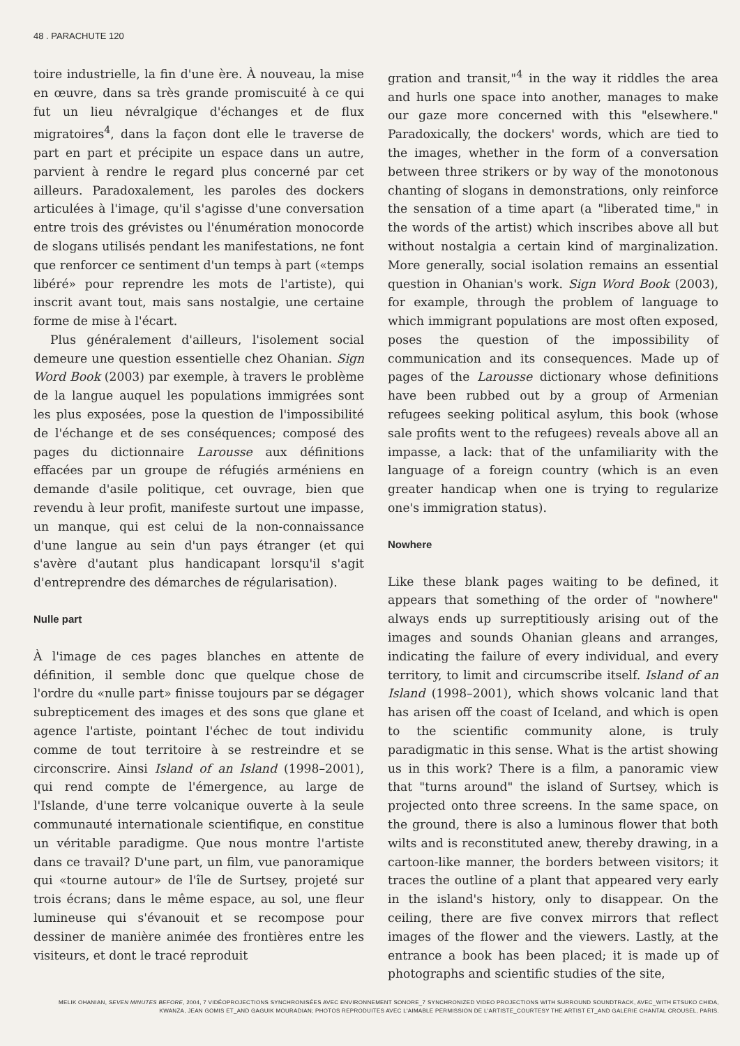48 . PARACHUTE 120
toire industrielle, la fin d'une ère. À nouveau, la mise en œuvre, dans sa très grande promiscuité à ce qui fut un lieu névralgique d'échanges et de flux migratoires<sup>4</sup>, dans la façon dont elle le traverse de part en part et précipite un espace dans un autre, parvient à rendre le regard plus concerné par cet ailleurs. Paradoxalement, les paroles des dockers articulées à l'image, qu'il s'agisse d'une conversation entre trois des grévistes ou l'énumération monocorde de slogans utilisés pendant les manifestations, ne font que renforcer ce sentiment d'un temps à part («temps libéré» pour reprendre les mots de l'artiste), qui inscrit avant tout, mais sans nostalgie, une certaine forme de mise à l'écart.
Plus généralement d'ailleurs, l'isolement social demeure une question essentielle chez Ohanian. Sign Word Book (2003) par exemple, à travers le problème de la langue auquel les populations immigrées sont les plus exposées, pose la question de l'impossibilité de l'échange et de ses conséquences; composé des pages du dictionnaire Larousse aux définitions effacées par un groupe de réfugiés arméniens en demande d'asile politique, cet ouvrage, bien que revendu à leur profit, manifeste surtout une impasse, un manque, qui est celui de la non-connaissance d'une langue au sein d'un pays étranger (et qui s'avère d'autant plus handicapant lorsqu'il s'agit d'entreprendre des démarches de régularisation).
Nulle part
À l'image de ces pages blanches en attente de définition, il semble donc que quelque chose de l'ordre du «nulle part» finisse toujours par se dégager subrepticement des images et des sons que glane et agence l'artiste, pointant l'échec de tout individu comme de tout territoire à se restreindre et se circonscrire. Ainsi Island of an Island (1998–2001), qui rend compte de l'émergence, au large de l'Islande, d'une terre volcanique ouverte à la seule communauté internationale scientifique, en constitue un véritable paradigme. Que nous montre l'artiste dans ce travail? D'une part, un film, vue panoramique qui «tourne autour» de l'île de Surtsey, projeté sur trois écrans; dans le même espace, au sol, une fleur lumineuse qui s'évanouit et se recompose pour dessiner de manière animée des frontières entre les visiteurs, et dont le tracé reproduit
gration and transit,"<sup>4</sup> in the way it riddles the area and hurls one space into another, manages to make our gaze more concerned with this "elsewhere." Paradoxically, the dockers' words, which are tied to the images, whether in the form of a conversation between three strikers or by way of the monotonous chanting of slogans in demonstrations, only reinforce the sensation of a time apart (a "liberated time," in the words of the artist) which inscribes above all but without nostalgia a certain kind of marginalization. More generally, social isolation remains an essential question in Ohanian's work. Sign Word Book (2003), for example, through the problem of language to which immigrant populations are most often exposed, poses the question of the impossibility of communication and its consequences. Made up of pages of the Larousse dictionary whose definitions have been rubbed out by a group of Armenian refugees seeking political asylum, this book (whose sale profits went to the refugees) reveals above all an impasse, a lack: that of the unfamiliarity with the language of a foreign country (which is an even greater handicap when one is trying to regularize one's immigration status).
Nowhere
Like these blank pages waiting to be defined, it appears that something of the order of "nowhere" always ends up surreptitiously arising out of the images and sounds Ohanian gleans and arranges, indicating the failure of every individual, and every territory, to limit and circumscribe itself. Island of an Island (1998–2001), which shows volcanic land that has arisen off the coast of Iceland, and which is open to the scientific community alone, is truly paradigmatic in this sense. What is the artist showing us in this work? There is a film, a panoramic view that "turns around" the island of Surtsey, which is projected onto three screens. In the same space, on the ground, there is also a luminous flower that both wilts and is reconstituted anew, thereby drawing, in a cartoon-like manner, the borders between visitors; it traces the outline of a plant that appeared very early in the island's history, only to disappear. On the ceiling, there are five convex mirrors that reflect images of the flower and the viewers. Lastly, at the entrance a book has been placed; it is made up of photographs and scientific studies of the site,
MELIK OHANIAN, SEVEN MINUTES BEFORE, 2004, 7 VIDÉOPROJECTIONS SYNCHRONISÉES AVEC ENVIRONNEMENT SONORE_7 SYNCHRONIZED VIDEO PROJECTIONS WITH SURROUND SOUNDTRACK, AVEC_WITH ETSUKO CHIDA, KWANZA, JEAN GOMIS ET_AND GAGUIK MOURADIAN; PHOTOS REPRODUITES AVEC L'AIMABLE PERMISSION DE L'ARTISTE_COURTESY THE ARTIST ET_AND GALERIE CHANTAL CROUSEL, PARIS.